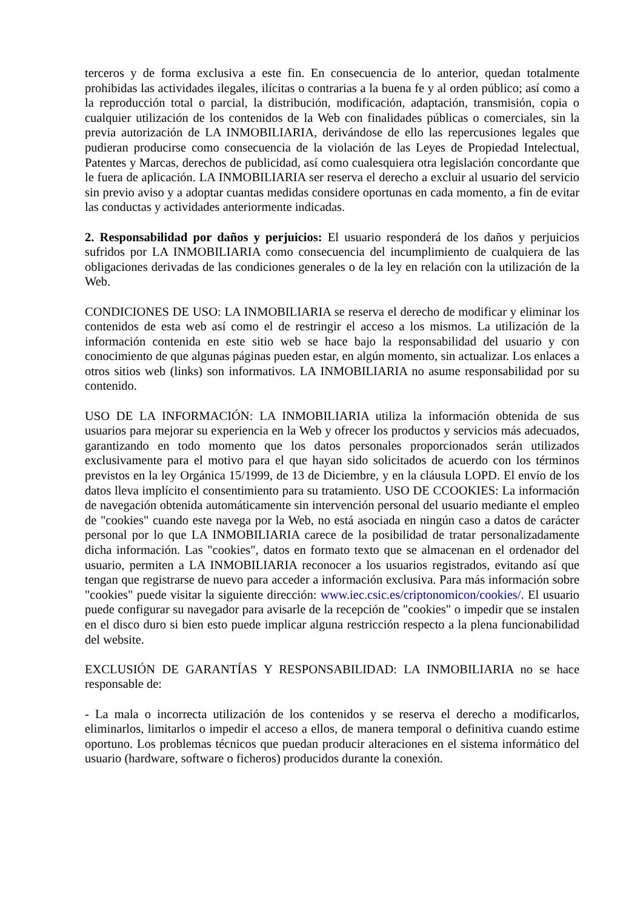terceros y de forma exclusiva a este fin. En consecuencia de lo anterior, quedan totalmente prohibidas las actividades ilegales, ilícitas o contrarias a la buena fe y al orden público; así como a la reproducción total o parcial, la distribución, modificación, adaptación, transmisión, copia o cualquier utilización de los contenidos de la Web con finalidades públicas o comerciales, sin la previa autorización de LA INMOBILIARIA, derivándose de ello las repercusiones legales que pudieran producirse como consecuencia de la violación de las Leyes de Propiedad Intelectual, Patentes y Marcas, derechos de publicidad, así como cualesquiera otra legislación concordante que le fuera de aplicación. LA INMOBILIARIA ser reserva el derecho a excluir al usuario del servicio sin previo aviso y a adoptar cuantas medidas considere oportunas en cada momento, a fin de evitar las conductas y actividades anteriormente indicadas.
2. Responsabilidad por daños y perjuicios: El usuario responderá de los daños y perjuicios sufridos por LA INMOBILIARIA como consecuencia del incumplimiento de cualquiera de las obligaciones derivadas de las condiciones generales o de la ley en relación con la utilización de la Web.
CONDICIONES DE USO: LA INMOBILIARIA se reserva el derecho de modificar y eliminar los contenidos de esta web así como el de restringir el acceso a los mismos. La utilización de la información contenida en este sitio web se hace bajo la responsabilidad del usuario y con conocimiento de que algunas páginas pueden estar, en algún momento, sin actualizar. Los enlaces a otros sitios web (links) son informativos. LA INMOBILIARIA no asume responsabilidad por su contenido.
USO DE LA INFORMACIÓN: LA INMOBILIARIA utiliza la información obtenida de sus usuarios para mejorar su experiencia en la Web y ofrecer los productos y servicios más adecuados, garantizando en todo momento que los datos personales proporcionados serán utilizados exclusivamente para el motivo para el que hayan sido solicitados de acuerdo con los términos previstos en la ley Orgánica 15/1999, de 13 de Diciembre, y en la cláusula LOPD. El envío de los datos lleva implícito el consentimiento para su tratamiento. USO DE CCOOKIES: La información de navegación obtenida automáticamente sin intervención personal del usuario mediante el empleo de "cookies" cuando este navega por la Web, no está asociada en ningún caso a datos de carácter personal por lo que LA INMOBILIARIA carece de la posibilidad de tratar personalizadamente dicha información. Las "cookies", datos en formato texto que se almacenan en el ordenador del usuario, permiten a LA INMOBILIARIA reconocer a los usuarios registrados, evitando así que tengan que registrarse de nuevo para acceder a información exclusiva. Para más información sobre "cookies" puede visitar la siguiente dirección: www.iec.csic.es/criptonomicon/cookies/. El usuario puede configurar su navegador para avisarle de la recepción de "cookies" o impedir que se instalen en el disco duro si bien esto puede implicar alguna restricción respecto a la plena funcionabilidad del website.
EXCLUSIÓN DE GARANTÍAS Y RESPONSABILIDAD: LA INMOBILIARIA no se hace responsable de:
- La mala o incorrecta utilización de los contenidos y se reserva el derecho a modificarlos, eliminarlos, limitarlos o impedir el acceso a ellos, de manera temporal o definitiva cuando estime oportuno. Los problemas técnicos que puedan producir alteraciones en el sistema informático del usuario (hardware, software o ficheros) producidos durante la conexión.